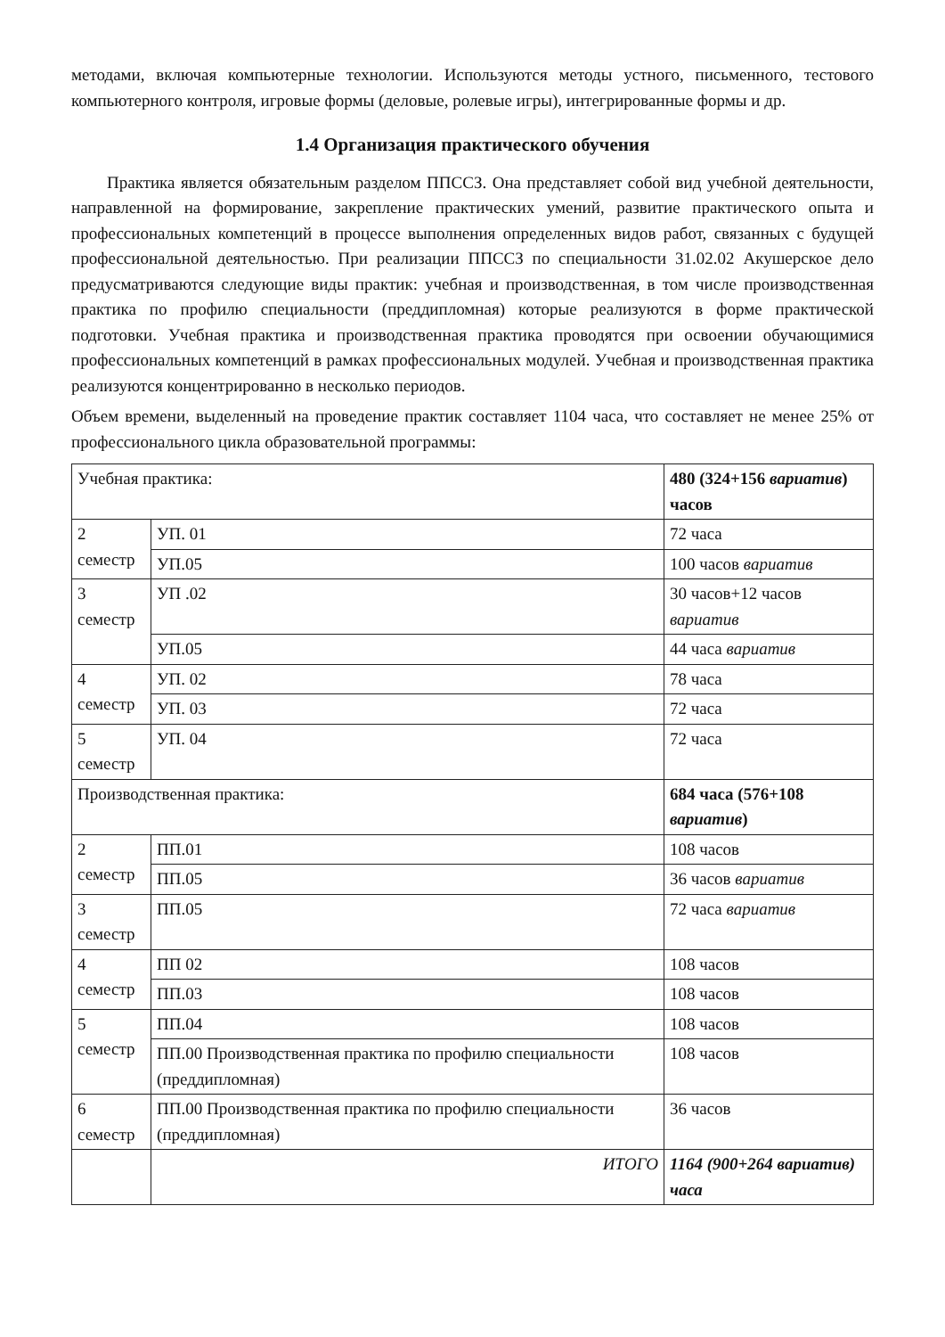методами, включая компьютерные технологии. Используются методы устного, письменного, тестового компьютерного контроля, игровые формы (деловые, ролевые игры), интегрированные формы и др.
1.4 Организация практического обучения
Практика является обязательным разделом ППССЗ. Она представляет собой вид учебной деятельности, направленной на формирование, закрепление практических умений, развитие практического опыта и профессиональных компетенций в процессе выполнения определенных видов работ, связанных с будущей профессиональной деятельностью. При реализации ППССЗ по специальности 31.02.02 Акушерское дело предусматриваются следующие виды практик: учебная и производственная, в том числе производственная практика по профилю специальности (преддипломная) которые реализуются в форме практической подготовки. Учебная практика и производственная практика проводятся при освоении обучающимися профессиональных компетенций в рамках профессиональных модулей. Учебная и производственная практика реализуются концентрированно в несколько периодов.
Объем времени, выделенный на проведение практик составляет 1104 часа, что составляет не менее 25% от профессионального цикла образовательной программы:
| Учебная практика: | | 480 (324+156 вариатив ) часов |
| 2 семестр | УП. 01 | 72 часа |
| | УП.05 | 100 часов вариатив |
| 3 семестр | УП .02 | 30 часов+12 часов вариатив |
| | УП.05 | 44 часа вариатив |
| 4 семестр | УП. 02 | 78 часа |
| | УП. 03 | 72 часа |
| 5 семестр | УП. 04 | 72 часа |
| Производственная практика: | | 684 часа (576+108 вариатив ) |
| 2 семестр | ПП.01 | 108 часов |
| | ПП.05 | 36 часов вариатив |
| 3 семестр | ПП.05 | 72 часа вариатив |
| 4 семестр | ПП 02 | 108 часов |
| | ПП.03 | 108 часов |
| 5 семестр | ПП.04 | 108 часов |
| | ПП.00 Производственная практика по профилю специальности (преддипломная) | 108 часов |
| 6 семестр | ПП.00 Производственная практика по профилю специальности (преддипломная) | 36 часов |
| | ИТОГО | 1164 (900+264 вариатив) часа |